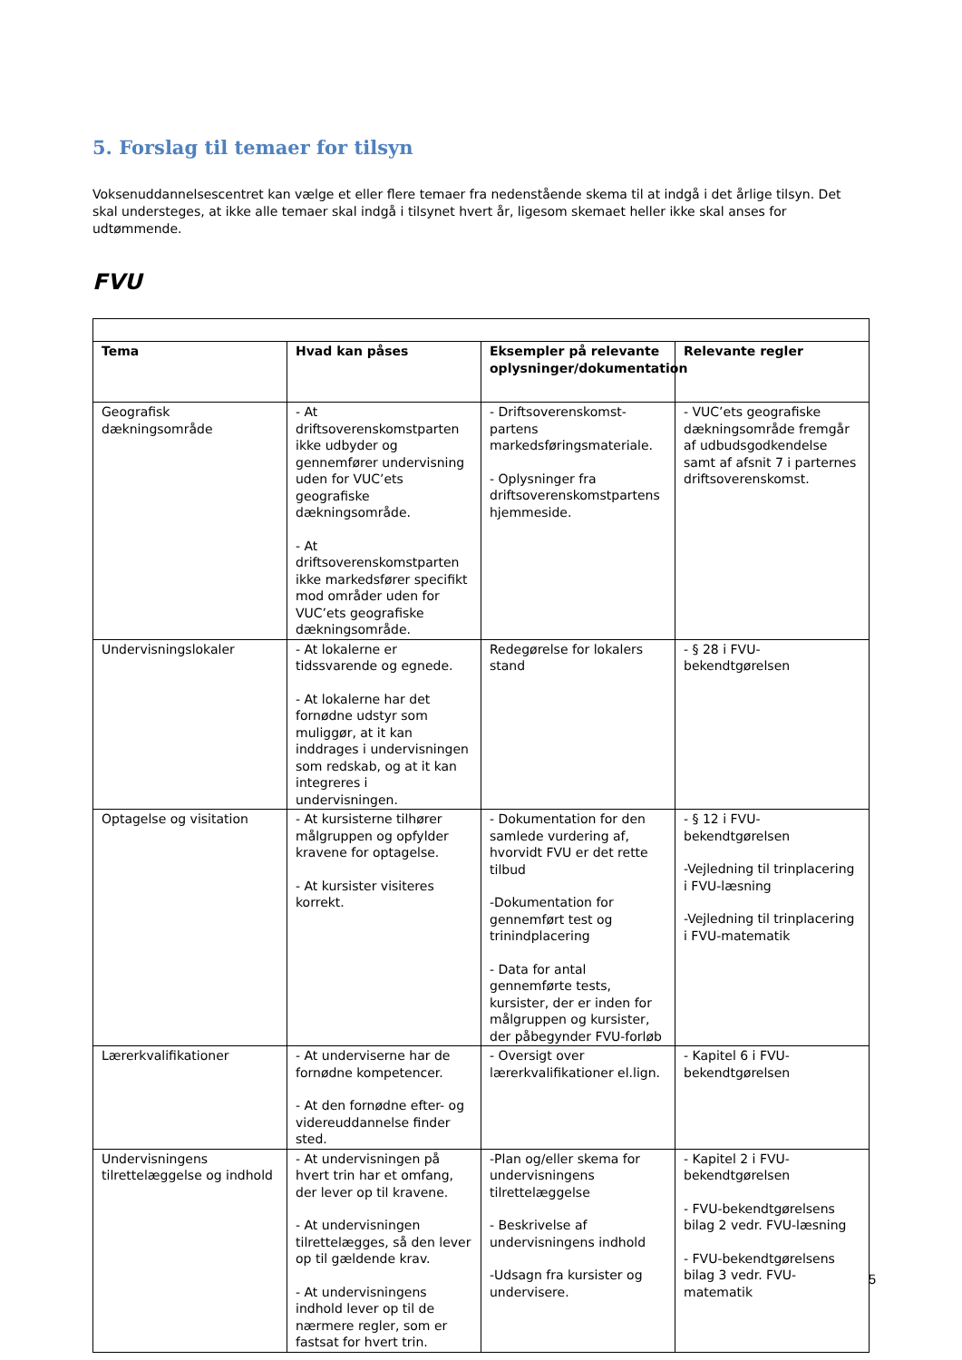5. Forslag til temaer for tilsyn
Voksenuddannelsescentret kan vælge et eller flere temaer fra nedenstående skema til at indgå i det årlige tilsyn. Det skal understeges, at ikke alle temaer skal indgå i tilsynet hvert år, ligesom skemaet heller ikke skal anses for udtømmende.
FVU
| Tema | Hvad kan påses | Eksempler på relevante oplysninger/dokumentation | Relevante regler |
| --- | --- | --- | --- |
| Geografisk dækningsområde | - At driftsoverenskomstparten ikke udbyder og gennemfører undervisning uden for VUC’ets geografiske dækningsområde. - At driftsoverenskomstparten ikke markedsfører specifikt mod områder uden for VUC’ets geografiske dækningsområde. | - Driftsoverenskomst-partens markedsføringsmateriale. - Oplysninger fra driftsoverenskomstpartens hjemmeside. | - VUC’ets geografiske dækningsområde fremgår af udbudsgodkendelse samt af afsnit 7 i parternes driftsoverenskomst. |
| Undervisningslokaler | - At lokalerne er tidssvarende og egnede. - At lokalerne har det fornødne udstyr som muliggør, at it kan inddrages i undervisningen som redskab, og at it kan integreres i undervisningen. | Redegørelse for lokalers stand | - § 28 i FVU-bekendtgørelsen |
| Optagelse og visitation | - At kursisterne tilhører målgruppen og opfylder kravene for optagelse. - At kursister visiteres korrekt. | - Dokumentation for den samlede vurdering af, hvorvidt FVU er det rette tilbud -Dokumentation for gennemført test og trinindplacering - Data for antal gennemførte tests, kursister, der er inden for målgruppen og kursister, der påbegynder FVU-forløb | - § 12 i FVU-bekendtgørelsen -Vejledning til trinplacering i FVU-læsning -Vejledning til trinplacering i FVU-matematik |
| Lærerkvalifikationer | - At underviserne har de fornødne kompetencer. - At den fornødne efter- og videreuddannelse finder sted. | - Oversigt over lærerkvalifikationer el.lign. | - Kapitel 6 i FVU-bekendtgørelsen |
| Undervisningens tilrettelæggelse og indhold | - At undervisningen på hvert trin har et omfang, der lever op til kravene. - At undervisningen tilrettelægges, så den lever op til gældende krav. - At undervisningens indhold lever op til de nærmere regler, som er fastsat for hvert trin. | -Plan og/eller skema for undervisningens tilrettelæggelse - Beskrivelse af undervisningens indhold -Udsagn fra kursister og undervisere. | - Kapitel 2 i FVU-bekendtgørelsen - FVU-bekendtgørelsens bilag 2 vedr. FVU-læsning - FVU-bekendtgørelsens bilag 3 vedr. FVU-matematik |
5